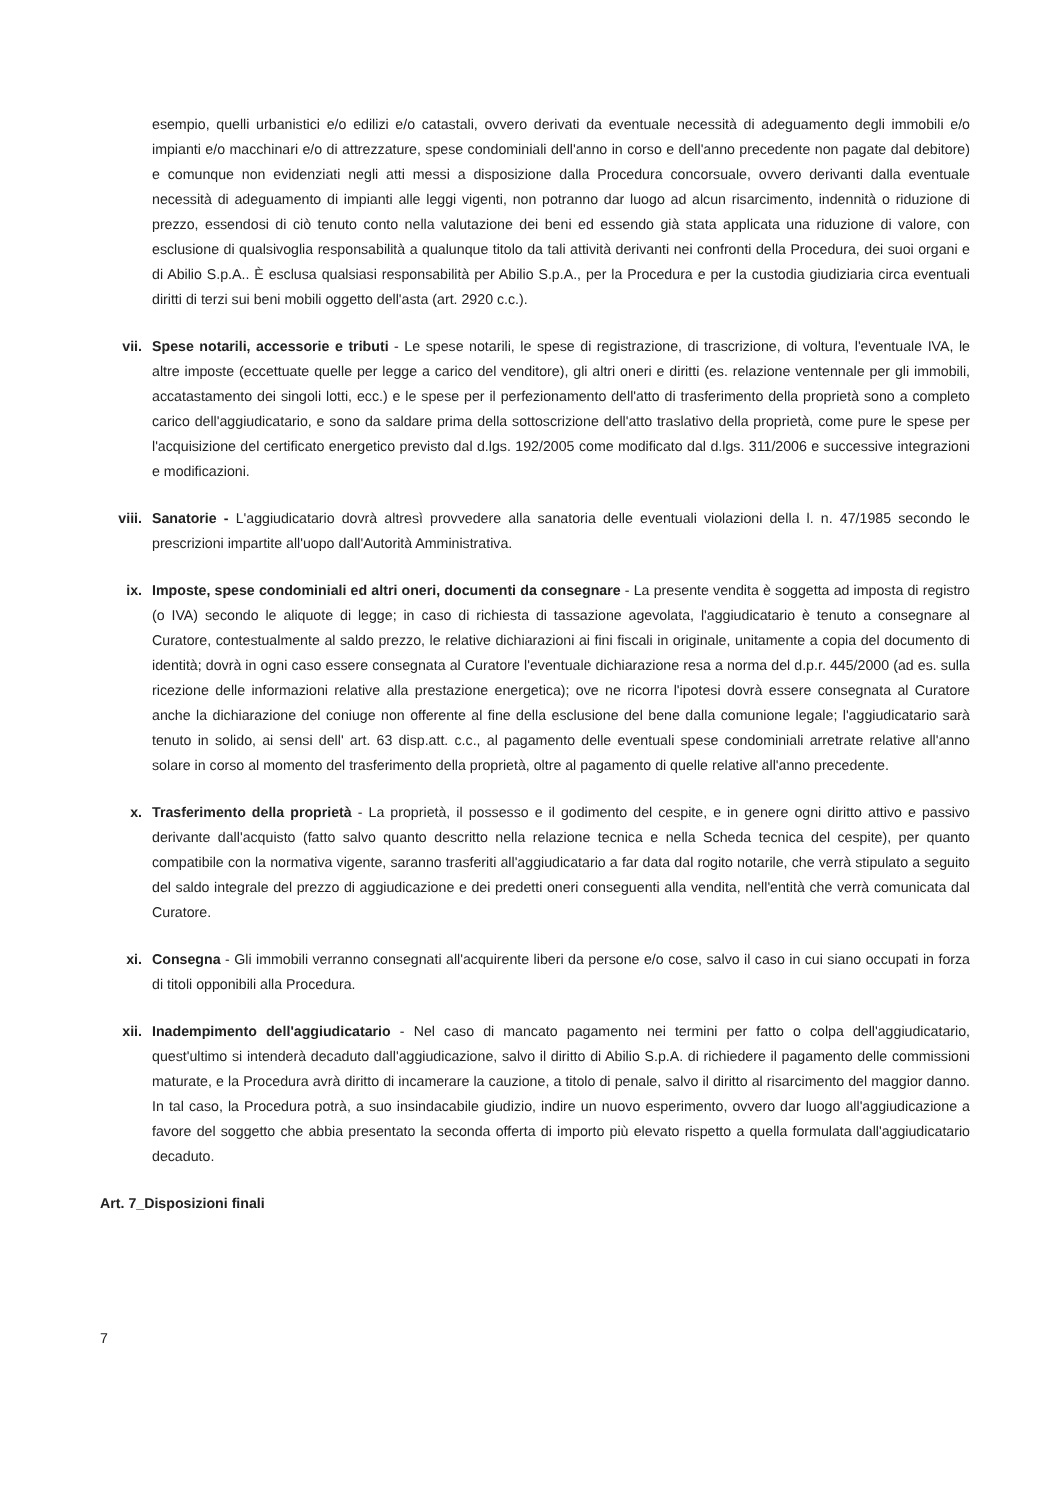esempio, quelli urbanistici e/o edilizi e/o catastali, ovvero derivati da eventuale necessità di adeguamento degli immobili e/o impianti e/o macchinari e/o di attrezzature, spese condominiali dell'anno in corso e dell'anno precedente non pagate dal debitore) e comunque non evidenziati negli atti messi a disposizione dalla Procedura concorsuale, ovvero derivanti dalla eventuale necessità di adeguamento di impianti alle leggi vigenti, non potranno dar luogo ad alcun risarcimento, indennità o riduzione di prezzo, essendosi di ciò tenuto conto nella valutazione dei beni ed essendo già stata applicata una riduzione di valore, con esclusione di qualsivoglia responsabilità a qualunque titolo da tali attività derivanti nei confronti della Procedura, dei suoi organi e di Abilio S.p.A.. È esclusa qualsiasi responsabilità per Abilio S.p.A., per la Procedura e per la custodia giudiziaria circa eventuali diritti di terzi sui beni mobili oggetto dell'asta (art. 2920 c.c.).
vii. Spese notarili, accessorie e tributi - Le spese notarili, le spese di registrazione, di trascrizione, di voltura, l'eventuale IVA, le altre imposte (eccettuate quelle per legge a carico del venditore), gli altri oneri e diritti (es. relazione ventennale per gli immobili, accatastamento dei singoli lotti, ecc.) e le spese per il perfezionamento dell'atto di trasferimento della proprietà sono a completo carico dell'aggiudicatario, e sono da saldare prima della sottoscrizione dell'atto traslativo della proprietà, come pure le spese per l'acquisizione del certificato energetico previsto dal d.lgs. 192/2005 come modificato dal d.lgs. 311/2006 e successive integrazioni e modificazioni.
viii.
Sanatorie - L'aggiudicatario dovrà altresì provvedere alla sanatoria delle eventuali violazioni della l. n. 47/1985 secondo le prescrizioni impartite all'uopo dall'Autorità Amministrativa.
ix. Imposte, spese condominiali ed altri oneri, documenti da consegnare - La presente vendita è soggetta ad imposta di registro (o IVA) secondo le aliquote di legge; in caso di richiesta di tassazione agevolata, l'aggiudicatario è tenuto a consegnare al Curatore, contestualmente al saldo prezzo, le relative dichiarazioni ai fini fiscali in originale, unitamente a copia del documento di identità; dovrà in ogni caso essere consegnata al Curatore l'eventuale dichiarazione resa a norma del d.p.r. 445/2000 (ad es. sulla ricezione delle informazioni relative alla prestazione energetica); ove ne ricorra l'ipotesi dovrà essere consegnata al Curatore anche la dichiarazione del coniuge non offerente al fine della esclusione del bene dalla comunione legale; l'aggiudicatario sarà tenuto in solido, ai sensi dell' art. 63 disp.att. c.c., al pagamento delle eventuali spese condominiali arretrate relative all'anno solare in corso al momento del trasferimento della proprietà, oltre al pagamento di quelle relative all'anno precedente.
x. Trasferimento della proprietà - La proprietà, il possesso e il godimento del cespite, e in genere ogni diritto attivo e passivo derivante dall'acquisto (fatto salvo quanto descritto nella relazione tecnica e nella Scheda tecnica del cespite), per quanto compatibile con la normativa vigente, saranno trasferiti all'aggiudicatario a far data dal rogito notarile, che verrà stipulato a seguito del saldo integrale del prezzo di aggiudicazione e dei predetti oneri conseguenti alla vendita, nell'entità che verrà comunicata dal Curatore.
xi. Consegna - Gli immobili verranno consegnati all'acquirente liberi da persone e/o cose, salvo il caso in cui siano occupati in forza di titoli opponibili alla Procedura.
xii. Inadempimento dell'aggiudicatario - Nel caso di mancato pagamento nei termini per fatto o colpa dell'aggiudicatario, quest'ultimo si intenderà decaduto dall'aggiudicazione, salvo il diritto di Abilio S.p.A. di richiedere il pagamento delle commissioni maturate, e la Procedura avrà diritto di incamerare la cauzione, a titolo di penale, salvo il diritto al risarcimento del maggior danno. In tal caso, la Procedura potrà, a suo insindacabile giudizio, indire un nuovo esperimento, ovvero dar luogo all'aggiudicazione a favore del soggetto che abbia presentato la seconda offerta di importo più elevato rispetto a quella formulata dall'aggiudicatario decaduto.
Art. 7_Disposizioni finali
7